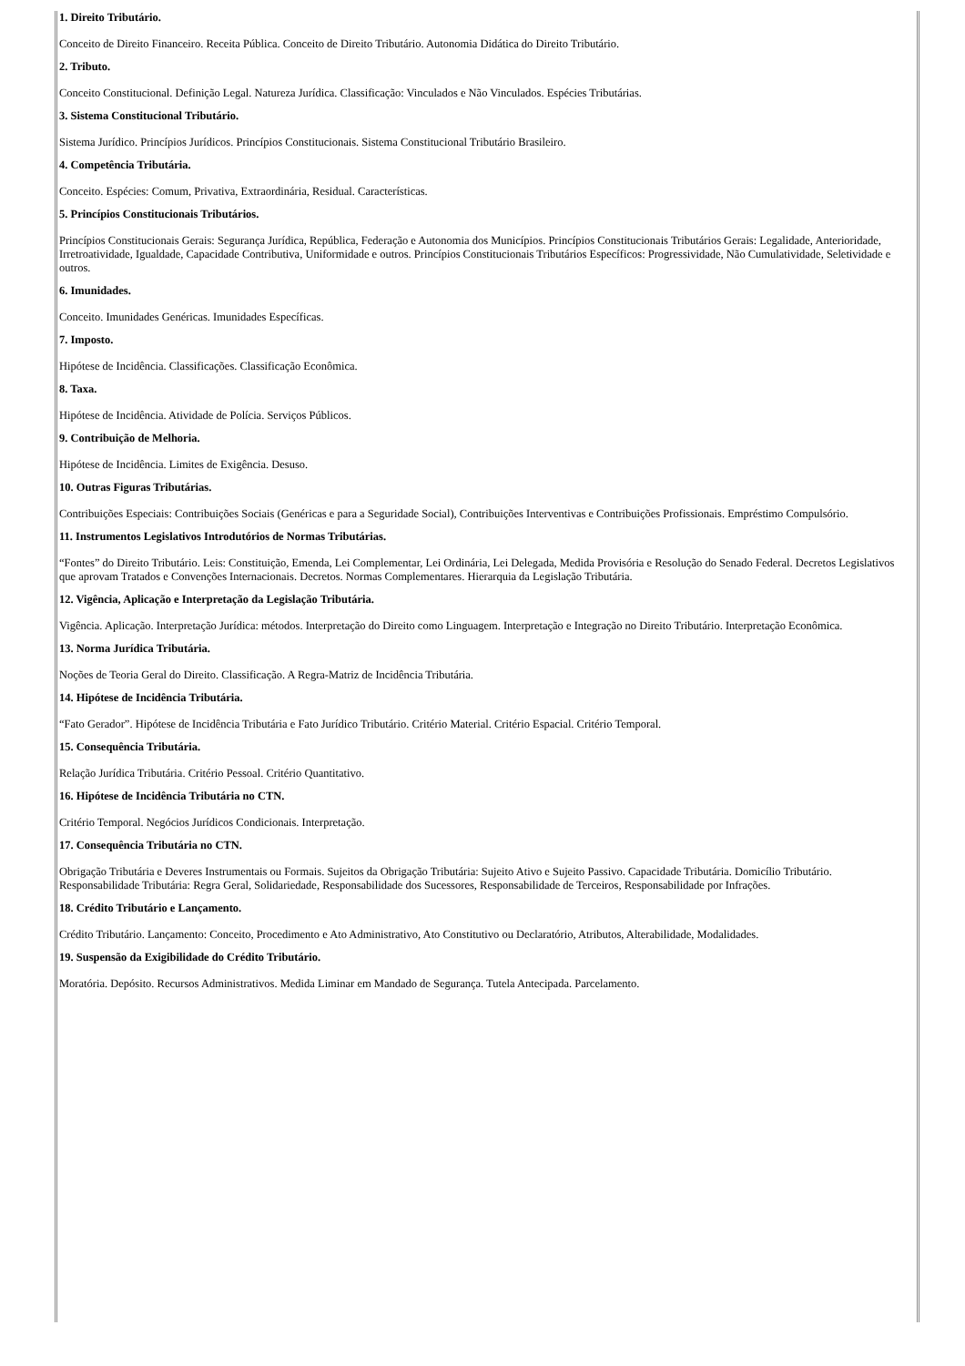1. Direito Tributário.
Conceito de Direito Financeiro. Receita Pública. Conceito de Direito Tributário. Autonomia Didática do Direito Tributário.
2. Tributo.
Conceito Constitucional. Definição Legal. Natureza Jurídica. Classificação: Vinculados e Não Vinculados. Espécies Tributárias.
3. Sistema Constitucional Tributário.
Sistema Jurídico. Princípios Jurídicos. Princípios Constitucionais. Sistema Constitucional Tributário Brasileiro.
4. Competência Tributária.
Conceito. Espécies: Comum, Privativa, Extraordinária, Residual. Características.
5. Princípios Constitucionais Tributários.
Princípios Constitucionais Gerais: Segurança Jurídica, República, Federação e Autonomia dos Municípios. Princípios Constitucionais Tributários Gerais: Legalidade, Anterioridade, Irretroatividade, Igualdade, Capacidade Contributiva, Uniformidade e outros. Princípios Constitucionais Tributários Específicos: Progressividade, Não Cumulatividade, Seletividade e outros.
6. Imunidades.
Conceito. Imunidades Genéricas. Imunidades Específicas.
7. Imposto.
Hipótese de Incidência. Classificações. Classificação Econômica.
8. Taxa.
Hipótese de Incidência. Atividade de Polícia. Serviços Públicos.
9. Contribuição de Melhoria.
Hipótese de Incidência. Limites de Exigência. Desuso.
10. Outras Figuras Tributárias.
Contribuições Especiais: Contribuições Sociais (Genéricas e para a Seguridade Social), Contribuições Interventivas e Contribuições Profissionais. Empréstimo Compulsório.
11. Instrumentos Legislativos Introdutórios de Normas Tributárias.
“Fontes” do Direito Tributário. Leis: Constituição, Emenda, Lei Complementar, Lei Ordinária, Lei Delegada, Medida Provisória e Resolução do Senado Federal. Decretos Legislativos que aprovam Tratados e Convenções Internacionais. Decretos. Normas Complementares. Hierarquia da Legislação Tributária.
12. Vigência, Aplicação e Interpretação da Legislação Tributária.
Vigência. Aplicação. Interpretação Jurídica: métodos. Interpretação do Direito como Linguagem. Interpretação e Integração no Direito Tributário. Interpretação Econômica.
13. Norma Jurídica Tributária.
Noções de Teoria Geral do Direito. Classificação. A Regra-Matriz de Incidência Tributária.
14. Hipótese de Incidência Tributária.
“Fato Gerador”. Hipótese de Incidência Tributária e Fato Jurídico Tributário. Critério Material. Critério Espacial. Critério Temporal.
15. Consequência Tributária.
Relação Jurídica Tributária. Critério Pessoal. Critério Quantitativo.
16. Hipótese de Incidência Tributária no CTN.
Critério Temporal. Negócios Jurídicos Condicionais. Interpretação.
17. Consequência Tributária no CTN.
Obrigação Tributária e Deveres Instrumentais ou Formais. Sujeitos da Obrigação Tributária: Sujeito Ativo e Sujeito Passivo. Capacidade Tributária. Domicílio Tributário. Responsabilidade Tributária: Regra Geral, Solidariedade, Responsabilidade dos Sucessores, Responsabilidade de Terceiros, Responsabilidade por Infrações.
18. Crédito Tributário e Lançamento.
Crédito Tributário. Lançamento: Conceito, Procedimento e Ato Administrativo, Ato Constitutivo ou Declaratório, Atributos, Alterabilidade, Modalidades.
19. Suspensão da Exigibilidade do Crédito Tributário.
Moratória. Depósito. Recursos Administrativos. Medida Liminar em Mandado de Segurança. Tutela Antecipada. Parcelamento.